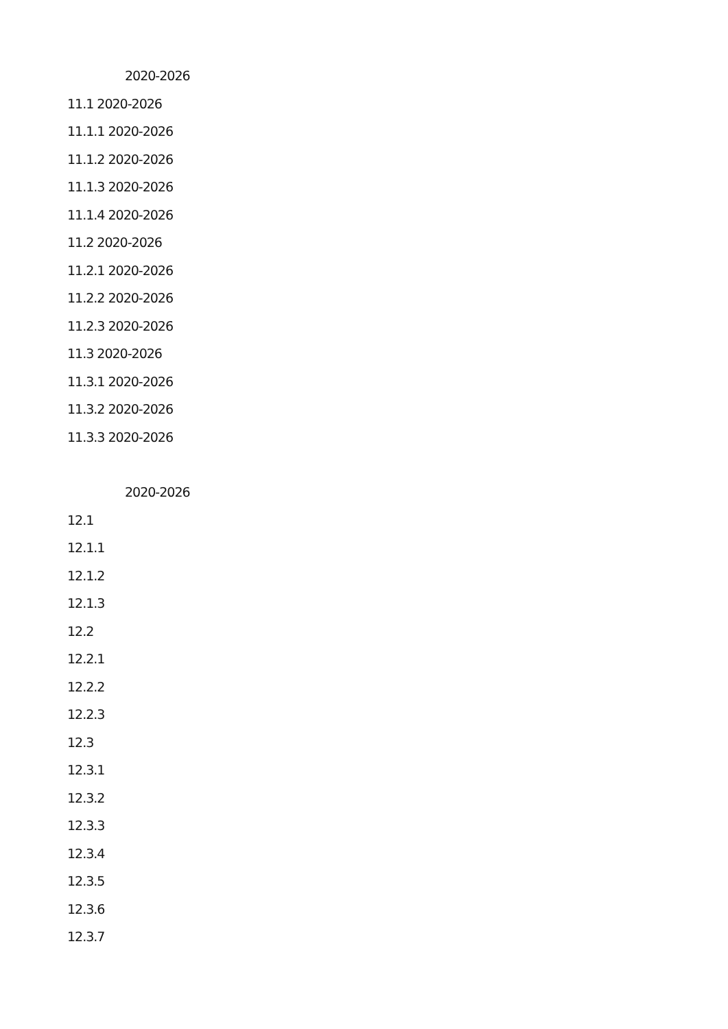2020-2026
11.1 2020-2026
11.1.1 2020-2026
11.1.2 2020-2026
11.1.3 2020-2026
11.1.4 2020-2026
11.2 2020-2026
11.2.1 2020-2026
11.2.2 2020-2026
11.2.3 2020-2026
11.3 2020-2026
11.3.1 2020-2026
11.3.2 2020-2026
11.3.3 2020-2026
2020-2026
12.1
12.1.1
12.1.2
12.1.3
12.2
12.2.1
12.2.2
12.2.3
12.3
12.3.1
12.3.2
12.3.3
12.3.4
12.3.5
12.3.6
12.3.7